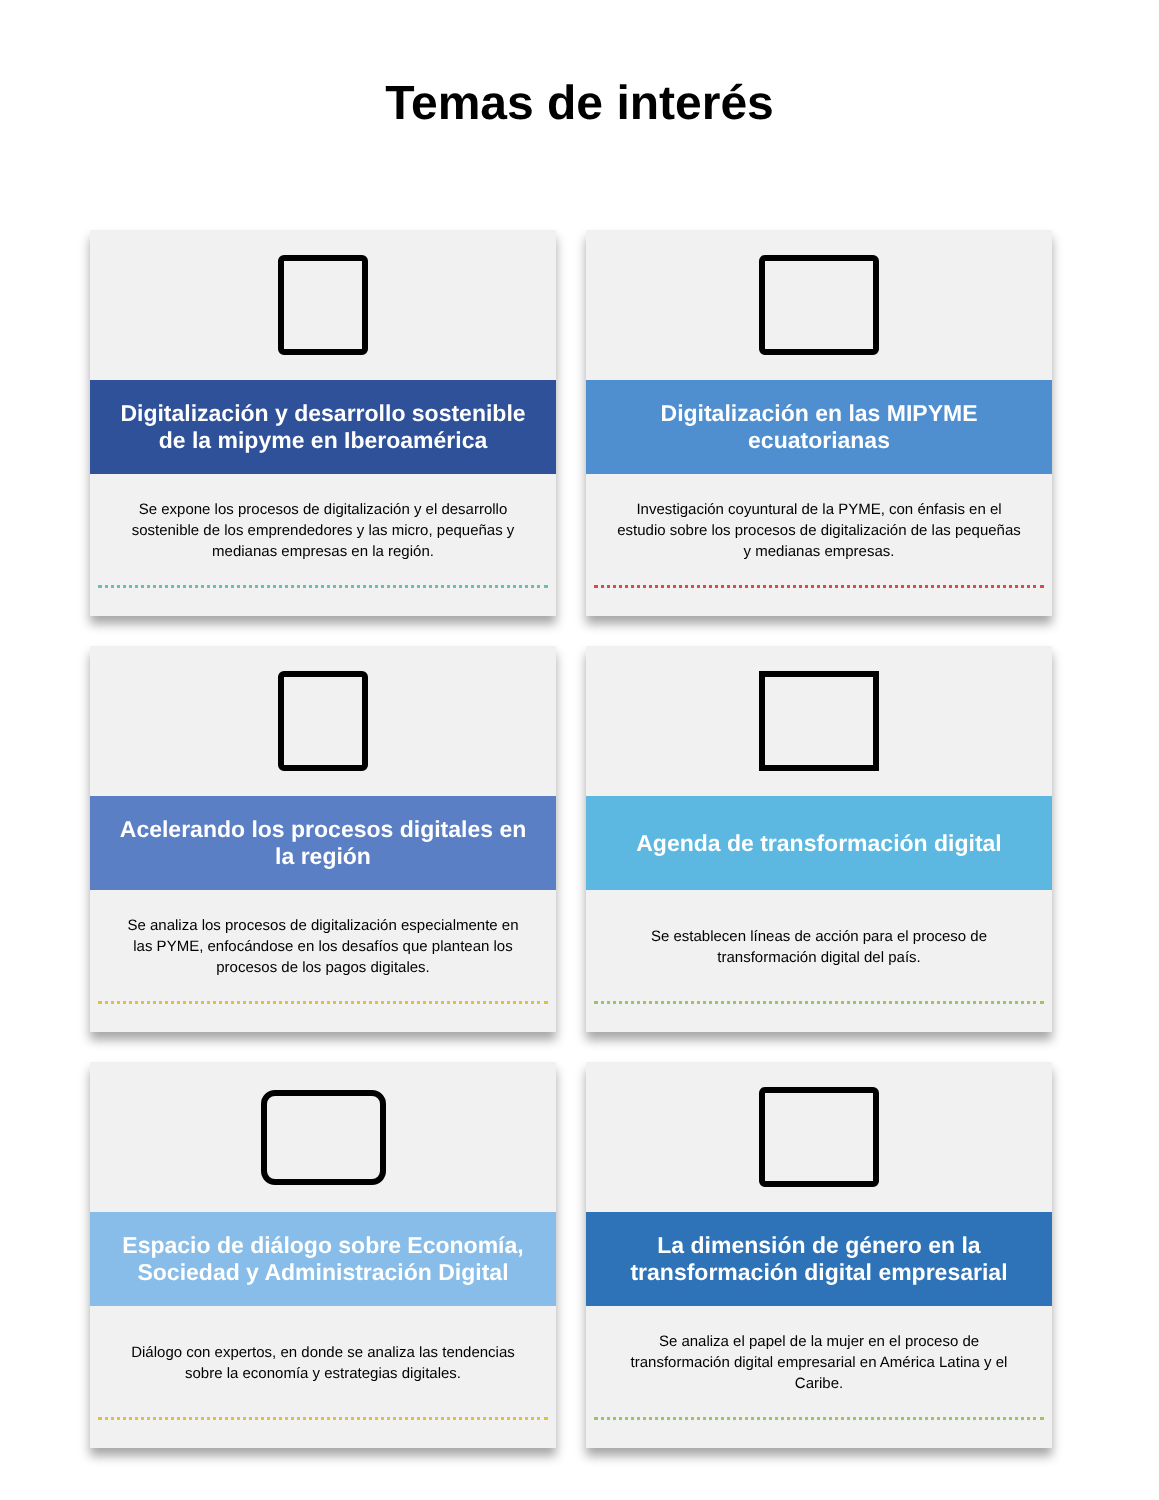Temas de interés
Digitalización y desarrollo sostenible de la mipyme en Iberoamérica
Se expone los procesos de digitalización y el desarrollo sostenible de los emprendedores y las micro, pequeñas y medianas empresas en la región.
Digitalización en las MIPYME ecuatorianas
Investigación coyuntural de la PYME, con énfasis en el estudio sobre los procesos de digitalización de las pequeñas y medianas empresas.
Acelerando los procesos digitales en la región
Se analiza los procesos de digitalización especialmente en las PYME, enfocándose en los desafíos que plantean los procesos de los pagos digitales.
Agenda de transformación digital
Se establecen líneas de acción para el proceso de transformación digital del país.
Espacio de diálogo sobre Economía, Sociedad y Administración Digital
Diálogo con expertos, en donde se analiza las tendencias sobre la economía y estrategias digitales.
La dimensión de género en la transformación digital empresarial
Se analiza el papel de la mujer en el proceso de transformación digital empresarial en América Latina y el Caribe.